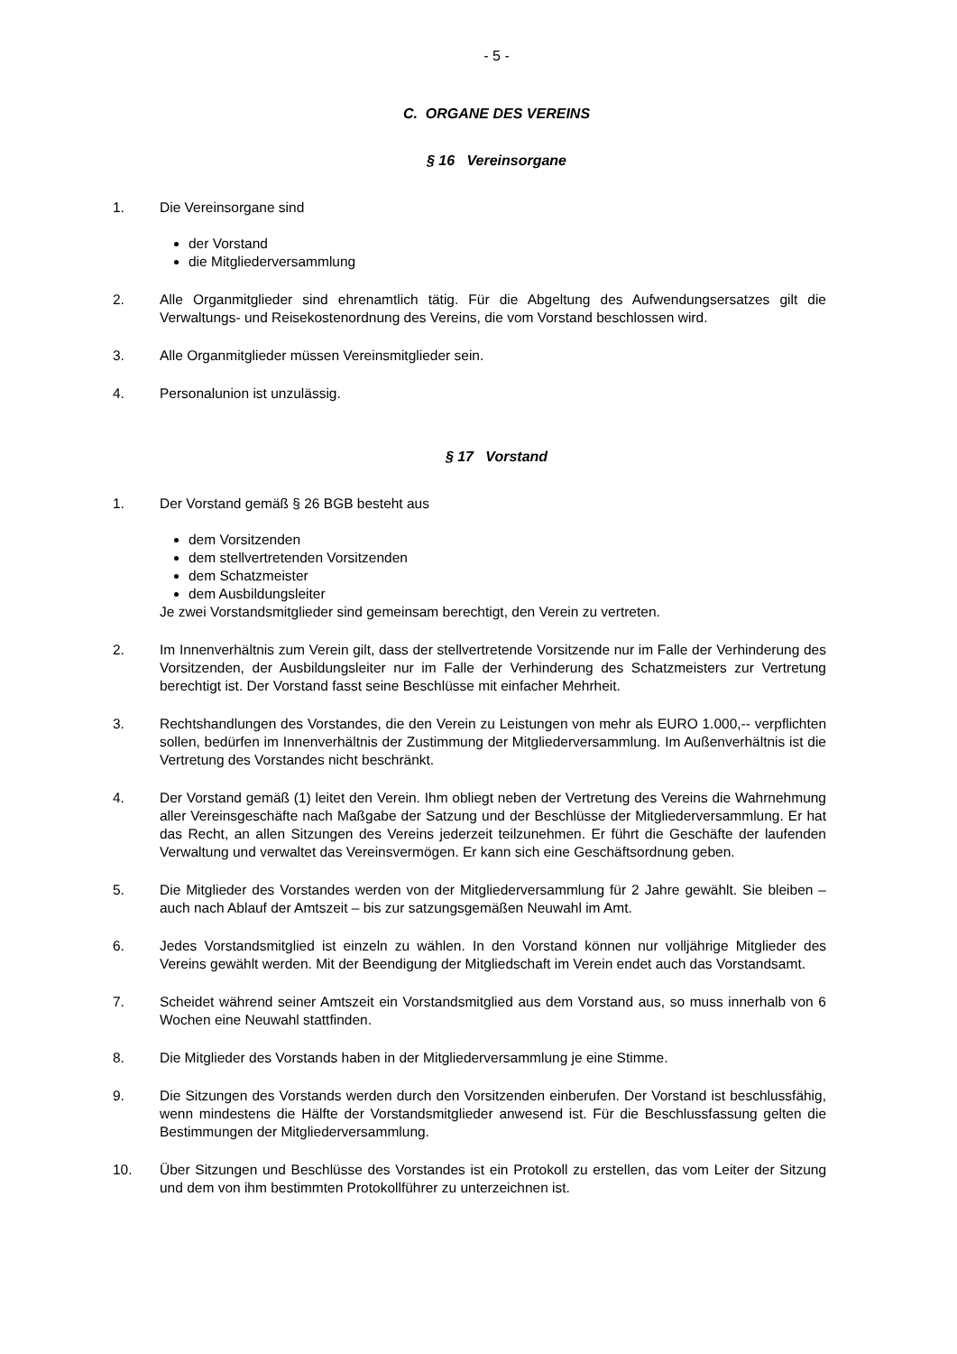- 5 -
C. ORGANE DES VEREINS
§ 16 Vereinsorgane
1. Die Vereinsorgane sind
der Vorstand
die Mitgliederversammlung
2. Alle Organmitglieder sind ehrenamtlich tätig. Für die Abgeltung des Aufwendungsersatzes gilt die Verwaltungs- und Reisekostenordnung des Vereins, die vom Vorstand beschlossen wird.
3. Alle Organmitglieder müssen Vereinsmitglieder sein.
4. Personalunion ist unzulässig.
§ 17 Vorstand
1. Der Vorstand gemäß § 26 BGB besteht aus
dem Vorsitzenden
dem stellvertretenden Vorsitzenden
dem Schatzmeister
dem Ausbildungsleiter
Je zwei Vorstandsmitglieder sind gemeinsam berechtigt, den Verein zu vertreten.
2. Im Innenverhältnis zum Verein gilt, dass der stellvertretende Vorsitzende nur im Falle der Verhinderung des Vorsitzenden, der Ausbildungsleiter nur im Falle der Verhinderung des Schatzmeisters zur Vertretung berechtigt ist. Der Vorstand fasst seine Beschlüsse mit einfacher Mehrheit.
3. Rechtshandlungen des Vorstandes, die den Verein zu Leistungen von mehr als EURO 1.000,-- verpflichten sollen, bedürfen im Innenverhältnis der Zustimmung der Mitgliederversammlung. Im Außenverhältnis ist die Vertretung des Vorstandes nicht beschränkt.
4. Der Vorstand gemäß (1) leitet den Verein. Ihm obliegt neben der Vertretung des Vereins die Wahrnehmung aller Vereinsgeschäfte nach Maßgabe der Satzung und der Beschlüsse der Mitgliederversammlung. Er hat das Recht, an allen Sitzungen des Vereins jederzeit teilzunehmen. Er führt die Geschäfte der laufenden Verwaltung und verwaltet das Vereinsvermögen. Er kann sich eine Geschäftsordnung geben.
5. Die Mitglieder des Vorstandes werden von der Mitgliederversammlung für 2 Jahre gewählt. Sie bleiben – auch nach Ablauf der Amtszeit – bis zur satzungsgemäßen Neuwahl im Amt.
6. Jedes Vorstandsmitglied ist einzeln zu wählen. In den Vorstand können nur volljährige Mitglieder des Vereins gewählt werden. Mit der Beendigung der Mitgliedschaft im Verein endet auch das Vorstandsamt.
7. Scheidet während seiner Amtszeit ein Vorstandsmitglied aus dem Vorstand aus, so muss innerhalb von 6 Wochen eine Neuwahl stattfinden.
8. Die Mitglieder des Vorstands haben in der Mitgliederversammlung je eine Stimme.
9. Die Sitzungen des Vorstands werden durch den Vorsitzenden einberufen. Der Vorstand ist beschlussfähig, wenn mindestens die Hälfte der Vorstandsmitglieder anwesend ist. Für die Beschlussfassung gelten die Bestimmungen der Mitgliederversammlung.
10. Über Sitzungen und Beschlüsse des Vorstandes ist ein Protokoll zu erstellen, das vom Leiter der Sitzung und dem von ihm bestimmten Protokollführer zu unterzeichnen ist.